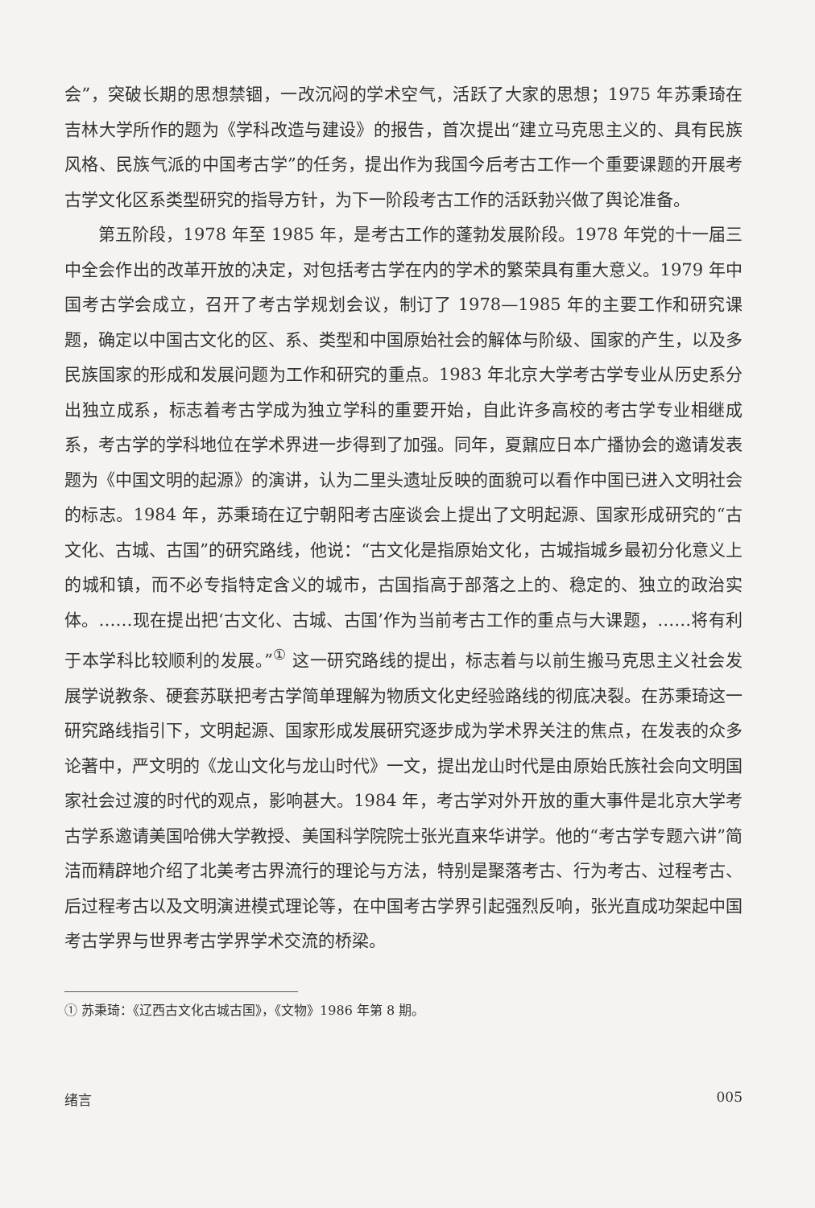会”，突破长期的思想禁锢，一改沉闷的学术空气，活跃了大家的思想；1975 年苏秉琦在吉林大学所作的题为《学科改造与建设》的报告，首次提出“建立马克思主义的、具有民族风格、民族气派的中国考古学”的任务，提出作为我国今后考古工作一个重要课题的开展考古学文化区系类型研究的指导方针，为下一阶段考古工作的活跃勃兴做了舆论准备。
第五阶段，1978 年至 1985 年，是考古工作的蓬勃发展阶段。1978 年党的十一届三中全会作出的改革开放的决定，对包括考古学在内的学术的繁荣具有重大意义。1979 年中国考古学会成立，召开了考古学规划会议，制订了 1978—1985 年的主要工作和研究课题，确定以中国古文化的区、系、类型和中国原始社会的解体与阶级、国家的产生，以及多民族国家的形成和发展问题为工作和研究的重点。1983 年北京大学考古学专业从历史系分出独立成系，标志着考古学成为独立学科的重要开始，自此许多高校的考古学专业相继成系，考古学的学科地位在学术界进一步得到了加强。同年，夏鼐应日本广播协会的邀请发表题为《中国文明的起源》的演讲，认为二里头遗址反映的面貌可以看作中国已进入文明社会的标志。1984 年，苏秉琦在辽宁朝阳考古座谈会上提出了文明起源、国家形成研究的“古文化、古城、古国”的研究路线，他说：“古文化是指原始文化，古城指城乡最初分化意义上的城和镇，而不必专指特定含义的城市，古国指高于部落之上的、稳定的、独立的政治实体。……现在提出把‘古文化、古城、古国’作为当前考古工作的重点与大课题，……将有利于本学科比较顺利的发展。”<sup>①</sup> 这一研究路线的提出，标志着与以前生搬马克思主义社会发展学说教条、硬套苏联把考古学简单理解为物质文化史经验路线的彻底决裂。在苏秉琦这一研究路线指引下，文明起源、国家形成发展研究逐步成为学术界关注的焦点，在发表的众多论著中，严文明的《龙山文化与龙山时代》一文，提出龙山时代是由原始氏族社会向文明国家社会过渡的时代的观点，影响甚大。1984 年，考古学对外开放的重大事件是北京大学考古学系邀请美国哈佛大学教授、美国科学院院士张光直来华讲学。他的“考古学专题六讲”简洁而精辟地介绍了北美考古界流行的理论与方法，特别是聚落考古、行为考古、过程考古、后过程考古以及文明演进模式理论等，在中国考古学界引起强烈反响，张光直成功架起中国考古学界与世界考古学界学术交流的桥梁。
① 苏秉琦：《辽西古文化古城古国》，《文物》1986 年第 8 期。
绪言 005